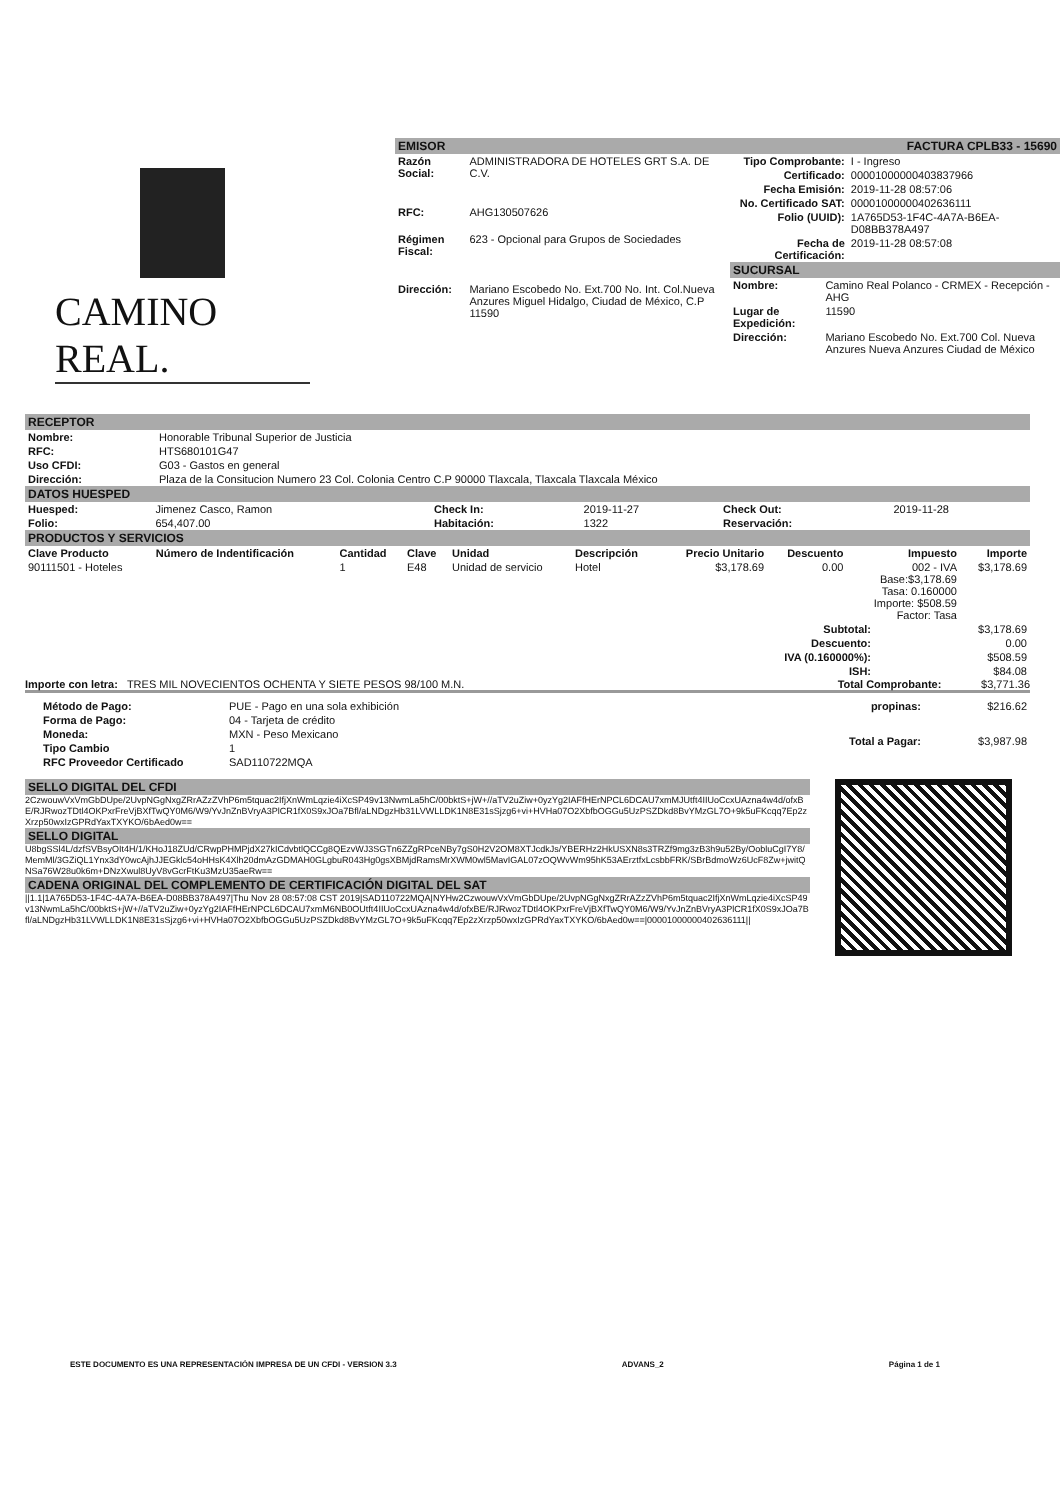CAMINO REAL.
EMISOR FACTURA CPLB33 - 15690
| Razón Social: | ADMINISTRADORA DE HOTELES GRT S.A. DE C.V. |
| RFC: | AHG130507626 |
| Régimen Fiscal: | 623 - Opcional para Grupos de Sociedades |
| Dirección: | Mariano Escobedo No. Ext.700 No. Int. Col.Nueva Anzures Miguel Hidalgo, Ciudad de México, C.P 11590 |
| Tipo Comprobante: | I - Ingreso |
| Certificado: | 00001000000403837966 |
| Fecha Emisión: | 2019-11-28 08:57:06 |
| No. Certificado SAT: | 00001000000402636111 |
| Folio (UUID): | 1A765D53-1F4C-4A7A-B6EA-D08BB378A497 |
| Fecha de Certificación: | 2019-11-28 08:57:08 |
SUCURSAL
| Nombre: | Camino Real Polanco - CRMEX - Recepción - AHG |
| Lugar de Expedición: | 11590 |
| Dirección: | Mariano Escobedo No. Ext.700 Col. Nueva Anzures Nueva Anzures Ciudad de México |
RECEPTOR
| Nombre: | Honorable Tribunal Superior de Justicia |
| RFC: | HTS680101G47 |
| Uso CFDI: | G03 - Gastos en general |
| Dirección: | Plaza de la Consitucion Numero 23 Col. Colonia Centro C.P 90000 Tlaxcala, Tlaxcala Tlaxcala México |
DATOS HUESPED
| Huesped: | Jimenez Casco, Ramon | Check In: | 2019-11-27 | Check Out: | 2019-11-28 |
| Folio: | 654,407.00 | Habitación: | 1322 | Reservación: | |
PRODUCTOS Y SERVICIOS
| Clave Producto | Número de Indentificación | Cantidad | Clave | Unidad | Descripción | Precio Unitario | Descuento | Impuesto | Importe |
| --- | --- | --- | --- | --- | --- | --- | --- | --- | --- |
| 90111501 - Hoteles | | 1 | E48 | Unidad de servicio | Hotel | $3,178.69 | 0.00 | 002 - IVA Base:$3,178.69 Tasa: 0.160000 Importe: $508.59 Factor: Tasa | $3,178.69 |
| Subtotal: | $3,178.69 |
| Descuento: | 0.00 |
| IVA (0.160000%): | $508.59 |
| ISH: | $84.08 |
Importe con letra: TRES MIL NOVECIENTOS OCHENTA Y SIETE PESOS 98/100 M.N. Total Comprobante: $3,771.36
| Método de Pago: | PUE - Pago en una sola exhibición |
| Forma de Pago: | 04 - Tarjeta de crédito |
| Moneda: | MXN - Peso Mexicano |
| Tipo Cambio | 1 |
| RFC Proveedor Certificado | SAD110722MQA |
| propinas: | $216.62 |
| Total a Pagar: | $3,987.98 |
SELLO DIGITAL DEL CFDI
2CzwouwVxVmGbDUpe/2UvpNGgNxgZRrAZzZVhP6m5tquac2IfjXnWmLqzie4iXcSP49v13NwmLa5hC/00bktS+jW+//aTV2uZiw+0yzYg2IAFfHErNPCL6DCAU7xmMJUtft4IIUoCcxUAzna4w4d/ofxBE/RJRwozTDtl4OKPxrFreVjBXfTwQY0M6/W9/YvJnZnBVryA3PlCR1fX0S9xJOa7Bfl/aLNDgzHb31LVWLLDK1N8E31sSjzg6+vi+HVHa07O2XbfbOGGu5UzPSZDkd8BvYMzGL7O+9k5uFKcqq7Ep2zXrzp50wxIzGPRdYaxTXYKO/6bAed0w==
SELLO DIGITAL
U8bgSSl4L/dzfSVBsyOIt4H/1/KHoJ18ZUd/CRwpPHMPjdX27kICdvbtlQCCg8QEzvWJ3SGTn6ZZgRPceNBy7gS0H2V2OM8XTJcdkJs/YBERHz2HkUSXN8s3TRZf9mg3zB3h9u52By/OobluCgI7Y8/MemMl/3GZiQL1Ynx3dY0wcAjhJJEGklc54oHHsK4Xlh20dmAzGDMAH0GLgbuR043Hg0gsXBMjdRamsMrXWM0wl5MavIGAL07zOQWvWm95hK53AErztfxLcsbbFRK/SBrBdmoWz6UcF8Zw+jwitQNSa76W28u0k6m+DNzXwul8UyV8vGcrFtKu3MzU35aeRw==
CADENA ORIGINAL DEL COMPLEMENTO DE CERTIFICACIÓN DIGITAL DEL SAT
||1.1|1A765D53-1F4C-4A7A-B6EA-D08BB378A497|Thu Nov 28 08:57:08 CST 2019|SAD110722MQA|NYHw2CzwouwVxVmGbDUpe/2UvpNGgNxgZRrAZzZVhP6m5tquac2IfjXnWmLqzie4iXcSP49v13NwmLa5hC/00bktS+jW+//aTV2uZiw+0yzYg2IAFfHErNPCL6DCAU7xmM6NB0OUtft4IIUoCcxUAzna4w4d/ofxBE/RJRwozTDtl4OKPxrFreVjBXfTwQY0M6/W9/YvJnZnBVryA3PlCR1fX0S9xJOa7Bfl/aLNDgzHb31LVWLLDK1N8E31sSjzg6+vi+HVHa07O2XbfbOGGu5UzPSZDkd8BvYMzGL7O+9k5uFKcqq7Ep2zXrzp50wxIzGPRdYaxTXYKO/6bAed0w==|00001000000402636111||
ESTE DOCUMENTO ES UNA REPRESENTACIÓN IMPRESA DE UN CFDI - VERSION 3.3 ADVANS_2 Página 1 de 1